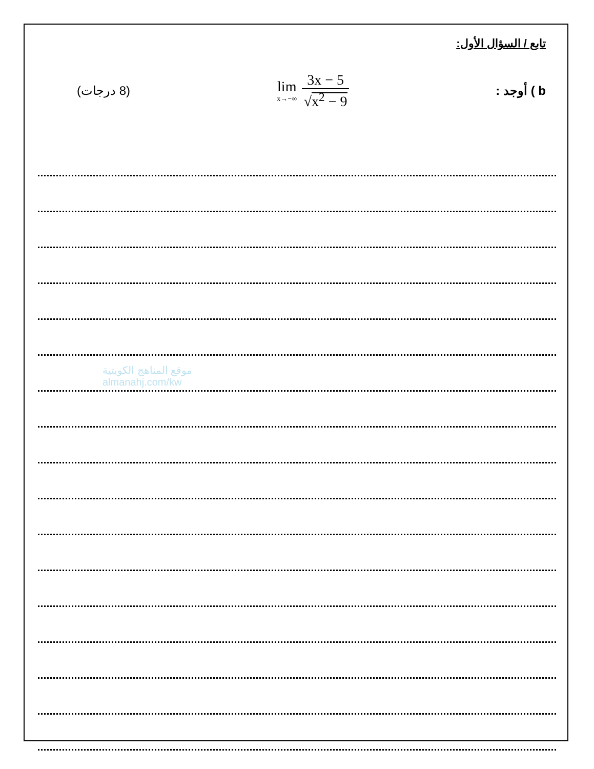موقع المناهج الكويتية
almanahj.com/kw
تابع / السؤال الأول:
(8 درجات)
lim
x→−∞
3x − 5
√x<sup>2</sup> − 9
b ) أوجد :